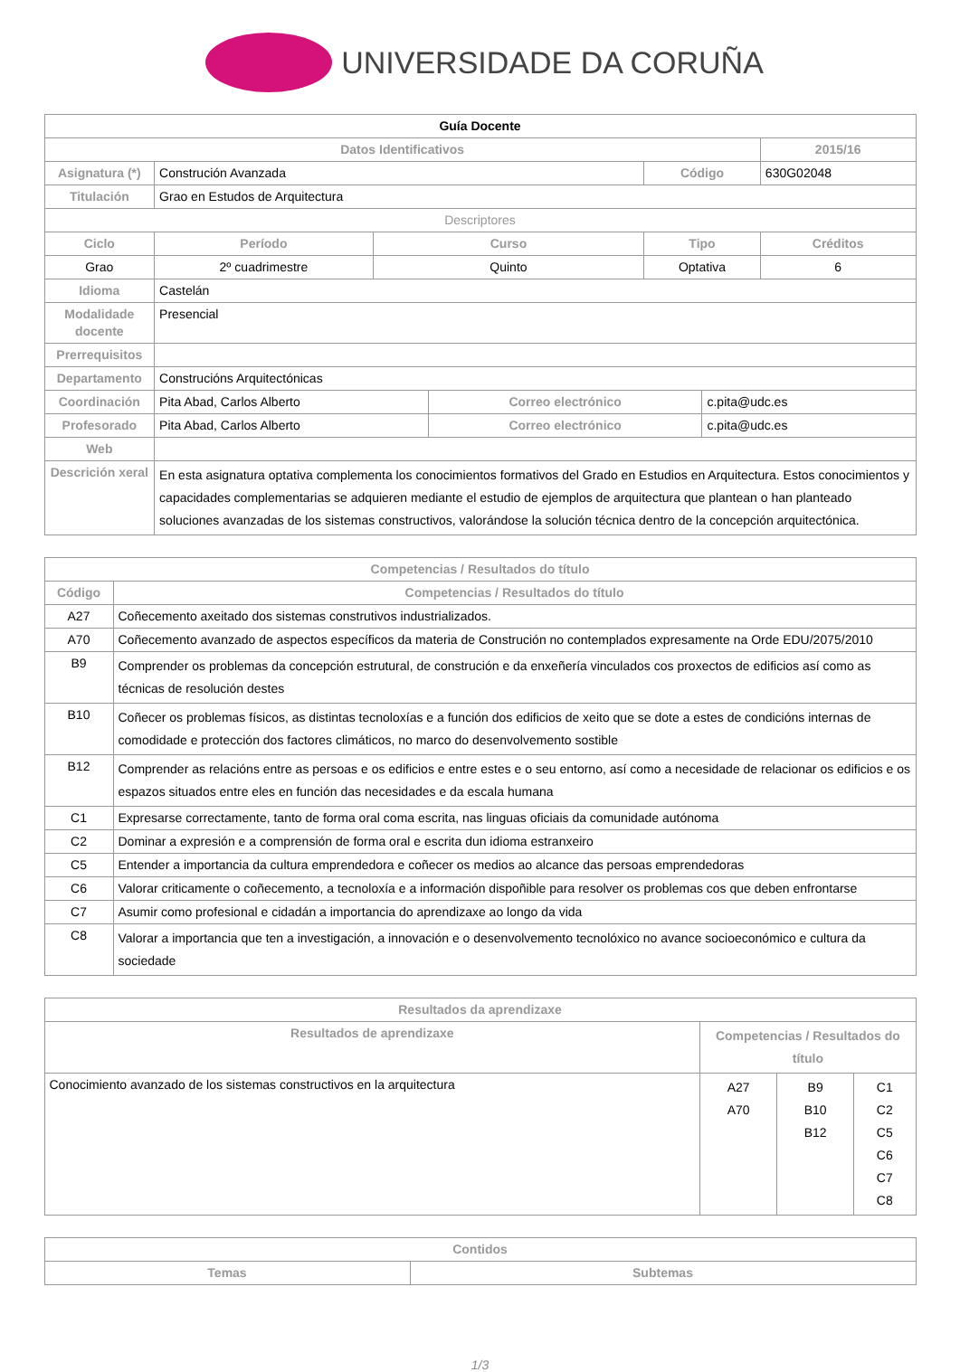UNIVERSIDADE DA CORUÑA
| Guía Docente | | | | | | |
| --- | --- | --- | --- | --- | --- | --- |
| Datos Identificativos | | | | | | 2015/16 |
| Asignatura (*) | Construción Avanzada | | | Código | | 630G02048 |
| Titulación | Grao en Estudos de Arquitectura | | | | | |
| Descriptores | | | | | | |
| Ciclo | Período | Curso | | Tipo | | Créditos |
| Grao | 2º cuadrimestre | Quinto | | Optativa | | 6 |
| Idioma | Castelán | | | | | |
| Modalidade docente | Presencial | | | | | |
| Prerrequisitos | | | | | | |
| Departamento | Construcións Arquitectónicas | | | | | |
| Coordinación | Pita Abad, Carlos Alberto | | Correo electrónico | | c.pita@udc.es | |
| Profesorado | Pita Abad, Carlos Alberto | | Correo electrónico | | c.pita@udc.es | |
| Web | | | | | | |
| Descrición xeral | En esta asignatura optativa complementa los conocimientos formativos del Grado en Estudios en Arquitectura. Estos conocimientos y capacidades complementarias se adquieren mediante el estudio de ejemplos de arquitectura que plantean o han planteado soluciones avanzadas de los sistemas constructivos, valorándose la solución técnica dentro de la concepción arquitectónica. | | | | | |
| Competencias / Resultados do título | |
| --- | --- |
| Código | Competencias / Resultados do título |
| A27 | Coñecemento axeitado dos sistemas construtivos industrializados. |
| A70 | Coñecemento avanzado de aspectos específicos da materia de Construción no contemplados expresamente na Orde EDU/2075/2010 |
| B9 | Comprender os problemas da concepción estrutural, de construción e da enxeñería vinculados cos proxectos de edificios así como as técnicas de resolución destes |
| B10 | Coñecer os problemas físicos, as distintas tecnoloxías e a función dos edificios de xeito que se dote a estes de condicións internas de comodidade e protección dos factores climáticos, no marco do desenvolvemento sostible |
| B12 | Comprender as relacións entre as persoas e os edificios e entre estes e o seu entorno, así como a necesidade de relacionar os edificios e os espazos situados entre eles en función das necesidades e da escala humana |
| C1 | Expresarse correctamente, tanto de forma oral coma escrita, nas linguas oficiais da comunidade autónoma |
| C2 | Dominar a expresión e a comprensión de forma oral e escrita dun idioma estranxeiro |
| C5 | Entender a importancia da cultura emprendedora e coñecer os medios ao alcance das persoas emprendedoras |
| C6 | Valorar criticamente o coñecemento, a tecnoloxía e a información dispoñible para resolver os problemas cos que deben enfrontarse |
| C7 | Asumir como profesional e cidadán a importancia do aprendizaxe ao longo da vida |
| C8 | Valorar a importancia que ten a investigación, a innovación e o desenvolvemento tecnolóxico no avance socioeconómico e cultura da sociedade |
| Resultados da aprendizaxe | | | |
| --- | --- | --- | --- |
| Resultados de aprendizaxe | Competencias / Resultados do título | | |
| Conocimiento avanzado de los sistemas constructivos en la arquitectura | A27 A70 | B9 B10 B12 | C1 C2 C5 C6 C7 C8 |
| Contidos | |
| --- | --- |
| Temas | Subtemas |
1/3